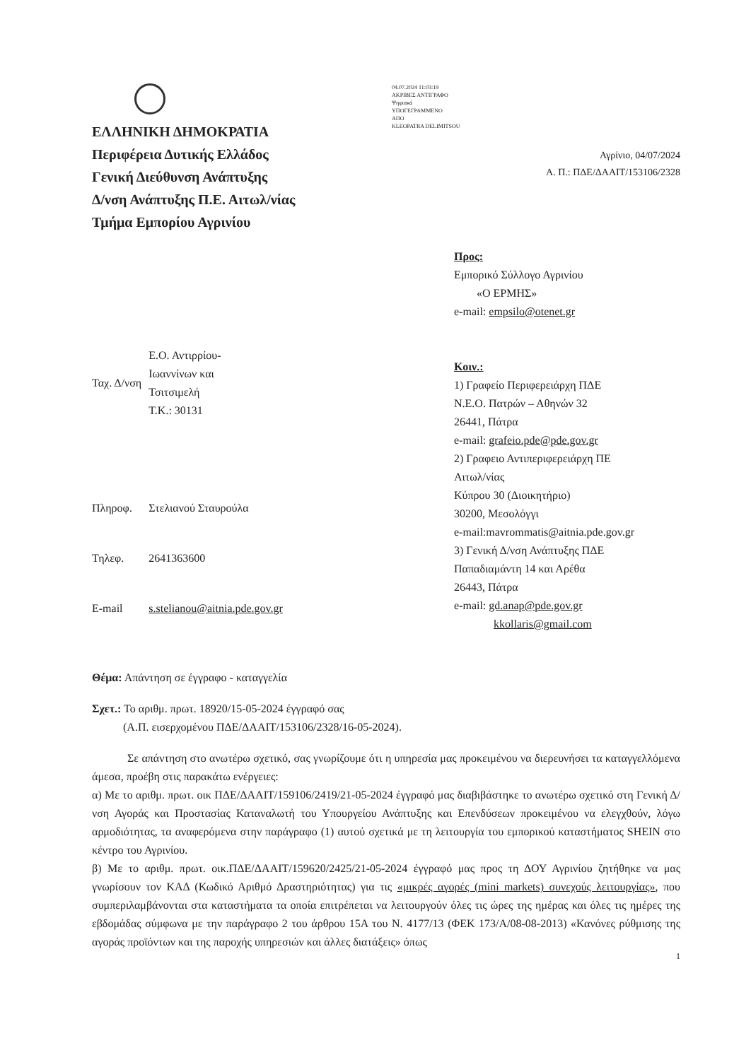ΕΛΛΗΝΙΚΗ ΔΗΜΟΚΡΑΤΙΑ
Περιφέρεια Δυτικής Ελλάδος
Γενική Διεύθυνση Ανάπτυξης
Δ/νση Ανάπτυξης Π.Ε. Αιτωλ/νίας
Τμήμα Εμπορίου Αγρινίου
04.07.2024 11:03:19
ΑΚΡΙΒΕΣ ΑΝΤΙΓΡΑΦΟ
Ψηφιακά
ΥΠΟΓΕΓΡΑΜΜΕΝΟ
ΑΠΟ
KLEOPATRA DELIMITSOU
Αγρίνιο, 04/07/2024
Α. Π.: ΠΔΕ/ΔΑΑΙΤ/153106/2328
| Ταχ. Δ/νση | Ε.Ο. Αντιρρίου- Ιωαννίνων και Τσιτσιμελή Τ.Κ.: 30131 |
| Πληροφ. | Στελιανού Σταυρούλα |
| Τηλεφ. | 2641363600 |
| E-mail | s.stelianou@aitnia.pde.gov.gr |
Προς:
Εμπορικό Σύλλογο Αγρινίου
«Ο ΕΡΜΗΣ»
e-mail: empsilo@otenet.gr
Κοιν.:
1) Γραφείο Περιφερειάρχη ΠΔΕ
Ν.Ε.Ο. Πατρών – Αθηνών 32
26441, Πάτρα
e-mail: grafeio.pde@pde.gov.gr
2) Γραφειο Αντιπεριφερειάρχη ΠΕ
Αιτωλ/νίας
Κύπρου 30 (Διοικητήριο)
30200, Μεσολόγγι
e-mail:mavrommatis@aitnia.pde.gov.gr
3) Γενική Δ/νση Ανάπτυξης ΠΔΕ
Παπαδιαμάντη 14 και Αρέθα
26443, Πάτρα
e-mail: gd.anap@pde.gov.gr
kkollaris@gmail.com
Θέμα: Απάντηση σε έγγραφο - καταγγελία
Σχετ.: Το αριθμ. πρωτ. 18920/15-05-2024 έγγραφό σας
(Α.Π. εισερχομένου ΠΔΕ/ΔΑΑΙΤ/153106/2328/16-05-2024).
Σε απάντηση στο ανωτέρω σχετικό, σας γνωρίζουμε ότι η υπηρεσία μας προκειμένου να διερευνήσει τα καταγγελλόμενα άμεσα, προέβη στις παρακάτω ενέργειες:
α) Με το αριθμ. πρωτ. οικ ΠΔΕ/ΔΑΑΙΤ/159106/2419/21-05-2024 έγγραφό μας διαβιβάστηκε το ανωτέρω σχετικό στη Γενική Δ/νση Αγοράς και Προστασίας Καταναλωτή του Υπουργείου Ανάπτυξης και Επενδύσεων προκειμένου να ελεγχθούν, λόγω αρμοδιότητας, τα αναφερόμενα στην παράγραφο (1) αυτού σχετικά με τη λειτουργία του εμπορικού καταστήματος SHEIN στο κέντρο του Αγρινίου.
β) Με το αριθμ. πρωτ. οικ.ΠΔΕ/ΔΑΑΙΤ/159620/2425/21-05-2024 έγγραφό μας προς τη ΔΟΥ Αγρινίου ζητήθηκε να μας γνωρίσουν τον ΚΑΔ (Κωδικό Αριθμό Δραστηριότητας) για τις «μικρές αγορές (mini markets) συνεχούς λειτουργίας», που συμπεριλαμβάνονται στα καταστήματα τα οποία επιτρέπεται να λειτουργούν όλες τις ώρες της ημέρας και όλες τις ημέρες της εβδομάδας σύμφωνα με την παράγραφο 2 του άρθρου 15Α του Ν. 4177/13 (ΦΕΚ 173/Α/08-08-2013) «Κανόνες ρύθμισης της αγοράς προϊόντων και της παροχής υπηρεσιών και άλλες διατάξεις» όπως
1